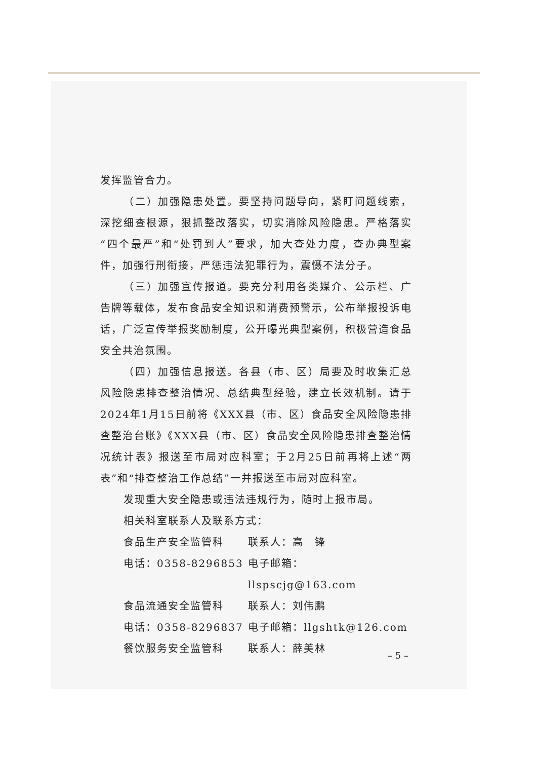发挥监管合力。
（二）加强隐患处置。要坚持问题导向，紧盯问题线索，深挖细查根源，狠抓整改落实，切实消除风险隐患。严格落实“四个最严”和“处罚到人”要求，加大查处力度，查办典型案件，加强行刑衔接，严惩违法犯罪行为，震慑不法分子。
（三）加强宣传报道。要充分利用各类媒介、公示栏、广告牌等载体，发布食品安全知识和消费预警示，公布举报投诉电话，广泛宣传举报奖励制度，公开曝光典型案例，积极营造食品安全共治氛围。
（四）加强信息报送。各县（市、区）局要及时收集汇总风险隐患排查整治情况、总结典型经验，建立长效机制。请于2024年1月15日前将《XXX县（市、区）食品安全风险隐患排查整治台账》《XXX县（市、区）食品安全风险隐患排查整治情况统计表》报送至市局对应科室；于2月25日前再将上述“两表”和“排查整治工作总结”一并报送至市局对应科室。
发现重大安全隐患或违法违规行为，随时上报市局。
相关科室联系人及联系方式：
食品生产安全监管科 联系人：高　锋
电话：0358-8296853 电子邮箱：llspscjg@163.com
食品流通安全监管科 联系人：刘伟鹏
电话：0358-8296837 电子邮箱：llgshtk@126.com
餐饮服务安全监管科 联系人：薛美林
– 5 –